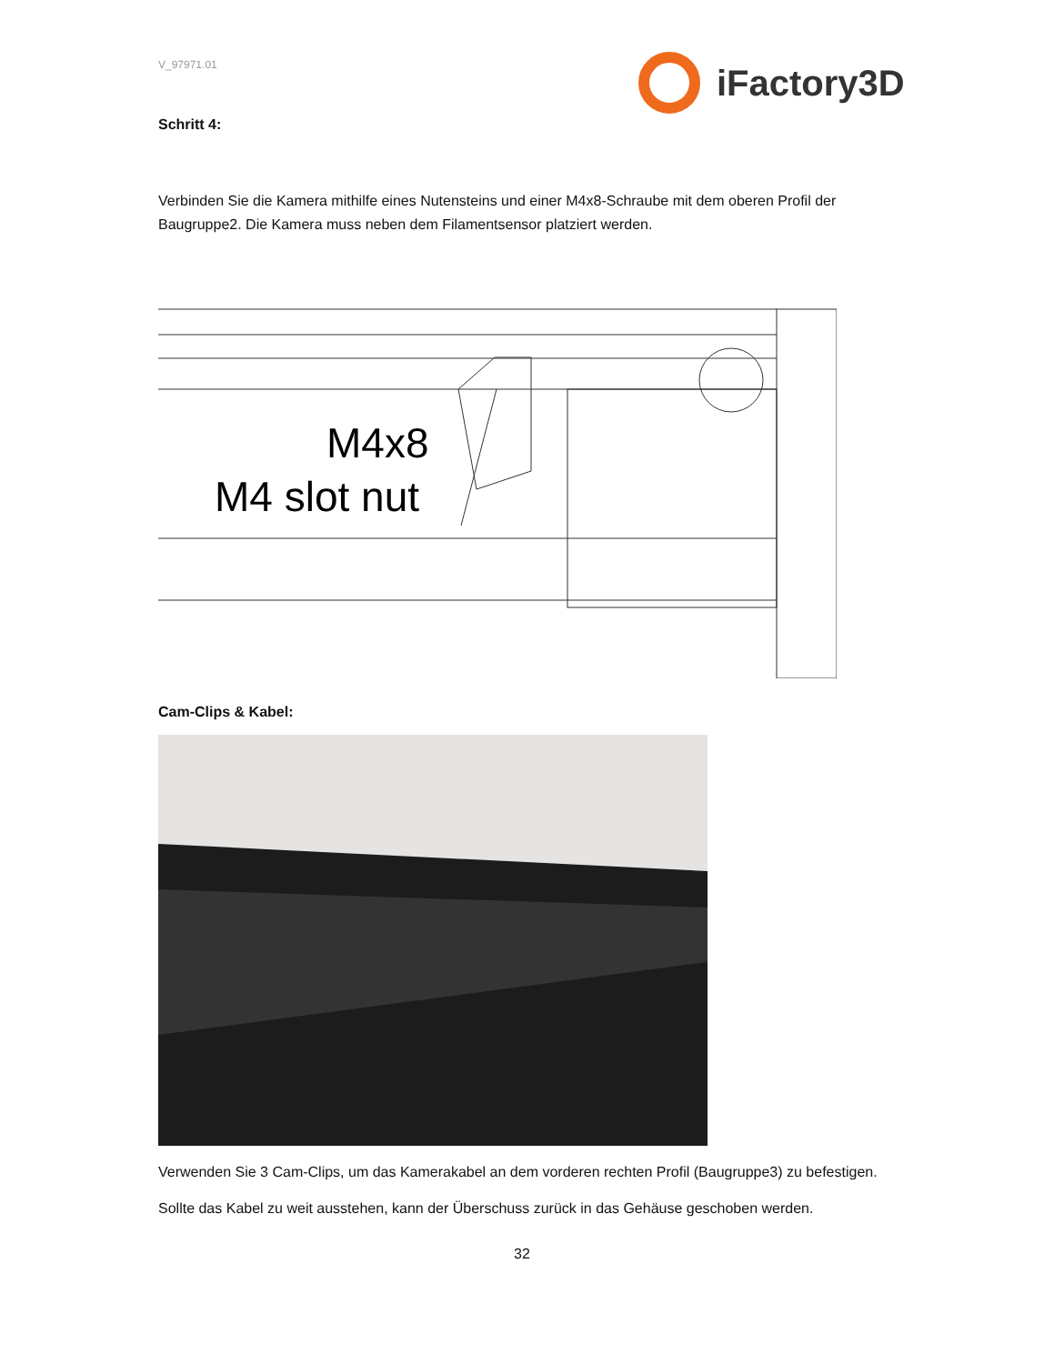V_97971.01 iFactory3D
Schritt 4:
Verbinden Sie die Kamera mithilfe eines Nutensteins und einer M4x8-Schraube mit dem oberen Profil der Baugruppe2. Die Kamera muss neben dem Filamentsensor platziert werden.
M4x8
M4 slot nut
Cam-Clips & Kabel:
Verwenden Sie 3 Cam-Clips, um das Kamerakabel an dem vorderen rechten Profil (Baugruppe3) zu befestigen.
Sollte das Kabel zu weit ausstehen, kann der Überschuss zurück in das Gehäuse geschoben werden.
32